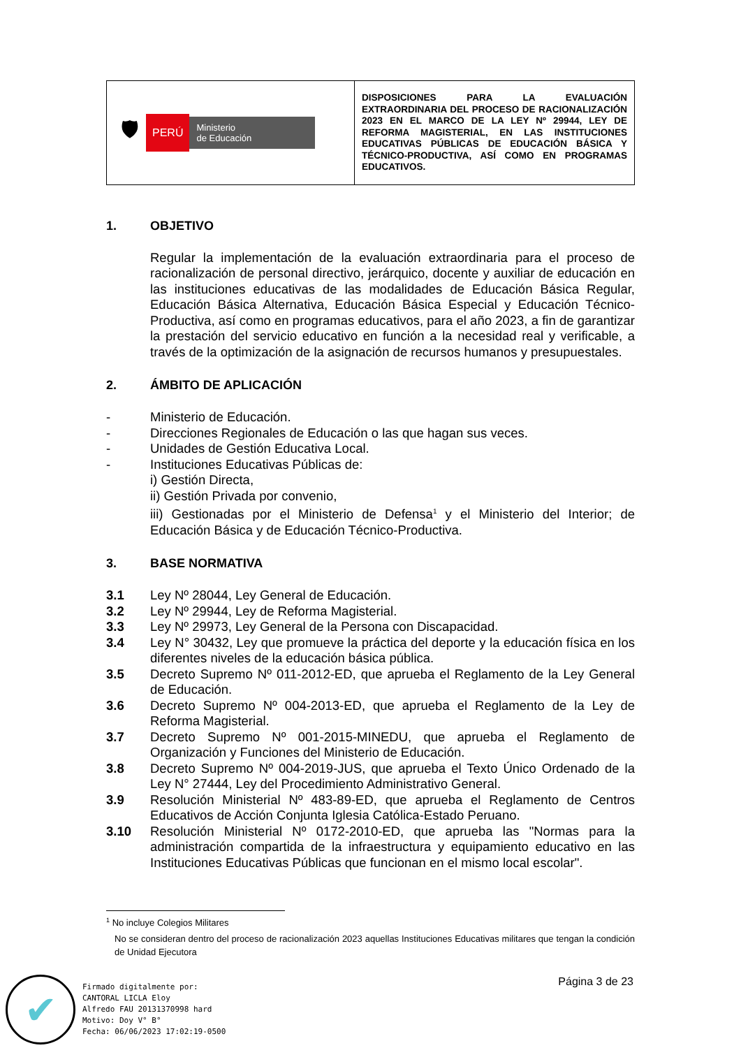| 🛡 PERÚ Ministerio de Educación | DISPOSICIONES PARA LA EVALUACIÓN EXTRAORDINARIA DEL PROCESO DE RACIONALIZACIÓN 2023 EN EL MARCO DE LA LEY Nº 29944, LEY DE REFORMA MAGISTERIAL, EN LAS INSTITUCIONES EDUCATIVAS PÚBLICAS DE EDUCACIÓN BÁSICA Y TÉCNICO-PRODUCTIVA, ASÍ COMO EN PROGRAMAS EDUCATIVOS. |
1. OBJETIVO
Regular la implementación de la evaluación extraordinaria para el proceso de racionalización de personal directivo, jerárquico, docente y auxiliar de educación en las instituciones educativas de las modalidades de Educación Básica Regular, Educación Básica Alternativa, Educación Básica Especial y Educación Técnico-Productiva, así como en programas educativos, para el año 2023, a fin de garantizar la prestación del servicio educativo en función a la necesidad real y verificable, a través de la optimización de la asignación de recursos humanos y presupuestales.
2. ÁMBITO DE APLICACIÓN
- Ministerio de Educación.
- Direcciones Regionales de Educación o las que hagan sus veces.
- Unidades de Gestión Educativa Local.
- Instituciones Educativas Públicas de:
i) Gestión Directa,
ii) Gestión Privada por convenio,
iii) Gestionadas por el Ministerio de Defensa<sup>1</sup> y el Ministerio del Interior; de Educación Básica y de Educación Técnico-Productiva.
3. BASE NORMATIVA
3.1 Ley Nº 28044, Ley General de Educación.
3.2 Ley Nº 29944, Ley de Reforma Magisterial.
3.3 Ley Nº 29973, Ley General de la Persona con Discapacidad.
3.4 Ley N° 30432, Ley que promueve la práctica del deporte y la educación física en los diferentes niveles de la educación básica pública.
3.5 Decreto Supremo Nº 011-2012-ED, que aprueba el Reglamento de la Ley General de Educación.
3.6 Decreto Supremo Nº 004-2013-ED, que aprueba el Reglamento de la Ley de Reforma Magisterial.
3.7 Decreto Supremo Nº 001-2015-MINEDU, que aprueba el Reglamento de Organización y Funciones del Ministerio de Educación.
3.8 Decreto Supremo Nº 004-2019-JUS, que aprueba el Texto Único Ordenado de la Ley N° 27444, Ley del Procedimiento Administrativo General.
3.9 Resolución Ministerial Nº 483-89-ED, que aprueba el Reglamento de Centros Educativos de Acción Conjunta Iglesia Católica-Estado Peruano.
3.10 Resolución Ministerial Nº 0172-2010-ED, que aprueba las "Normas para la administración compartida de la infraestructura y equipamiento educativo en las Instituciones Educativas Públicas que funcionan en el mismo local escolar".
<sup>1</sup> No incluye Colegios Militares
No se consideran dentro del proceso de racionalización 2023 aquellas Instituciones Educativas militares que tengan la condición de Unidad Ejecutora
Página 3 de 23
✔
Firmado digitalmente por:
CANTORAL LICLA Eloy
Alfredo FAU 20131370998 hard
Motivo: Doy V° B°
Fecha: 06/06/2023 17:02:19-0500